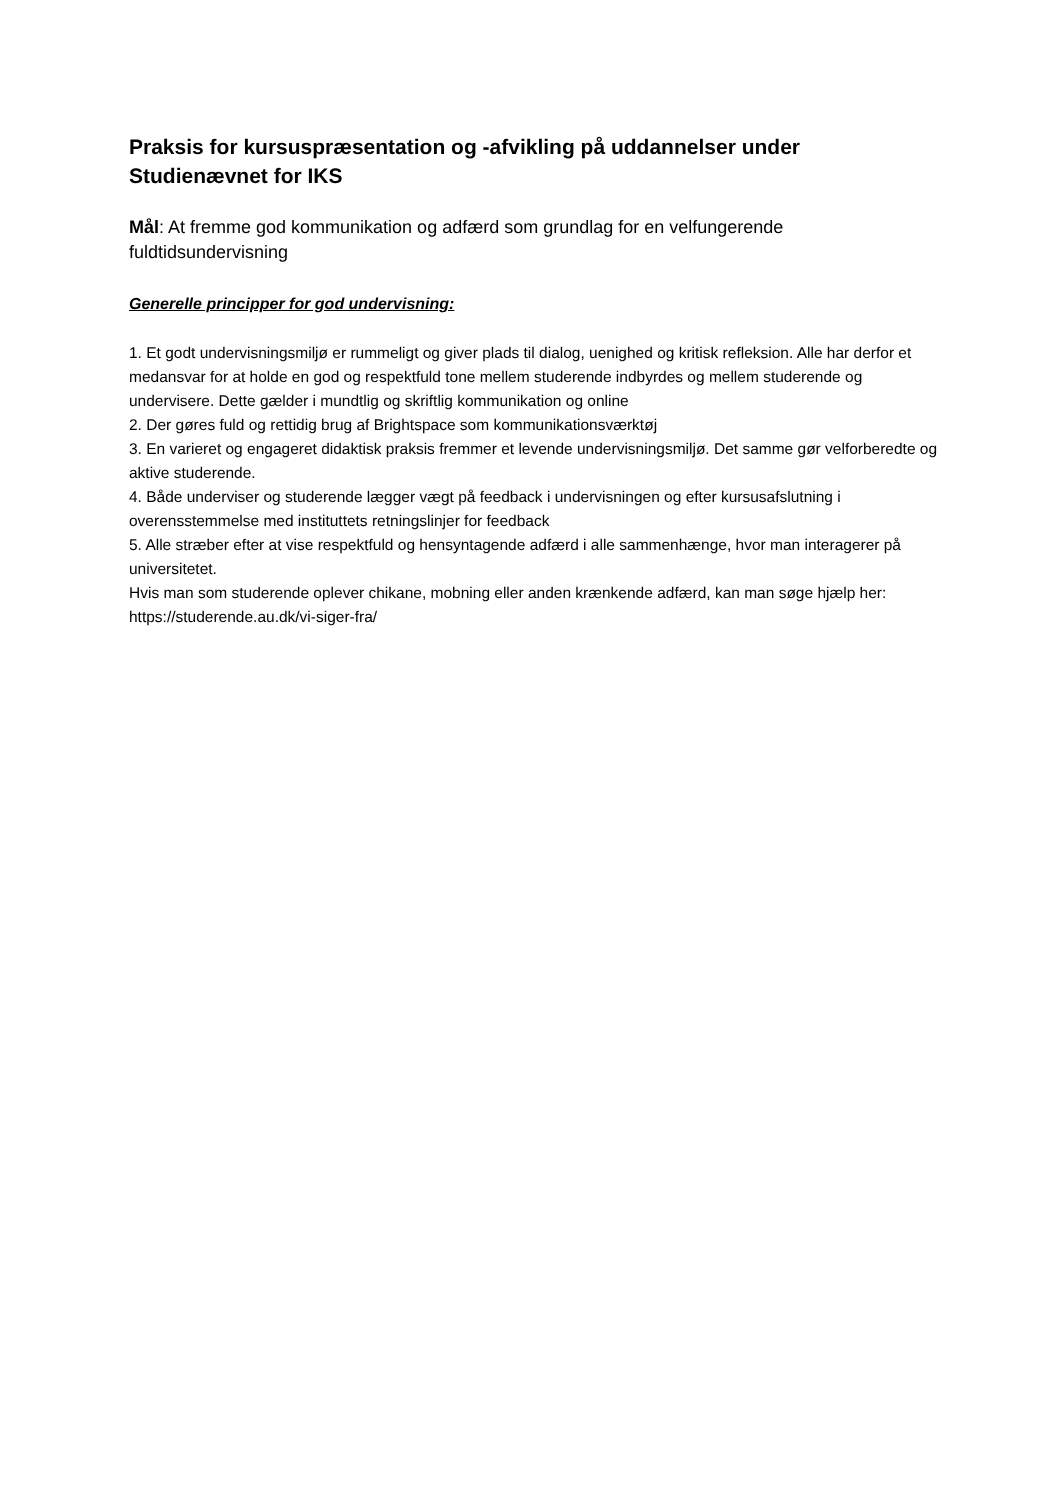Praksis for kursuspræsentation og -afvikling på uddannelser under Studienævnet for IKS
Mål: At fremme god kommunikation og adfærd som grundlag for en velfungerende fuldtidsundervisning
Generelle principper for god undervisning:
1. Et godt undervisningsmiljø er rummeligt og giver plads til dialog, uenighed og kritisk refleksion. Alle har derfor et medansvar for at holde en god og respektfuld tone mellem studerende indbyrdes og mellem studerende og undervisere. Dette gælder i mundtlig og skriftlig kommunikation og online
2. Der gøres fuld og rettidig brug af Brightspace som kommunikationsværktøj
3. En varieret og engageret didaktisk praksis fremmer et levende undervisningsmiljø. Det samme gør velforberedte og aktive studerende.
4. Både underviser og studerende lægger vægt på feedback i undervisningen og efter kursusafslutning i overensstemmelse med instituttets retningslinjer for feedback
5. Alle stræber efter at vise respektfuld og hensyntagende adfærd i alle sammenhænge, hvor man interagerer på universitetet.
Hvis man som studerende oplever chikane, mobning eller anden krænkende adfærd, kan man søge hjælp her: https://studerende.au.dk/vi-siger-fra/